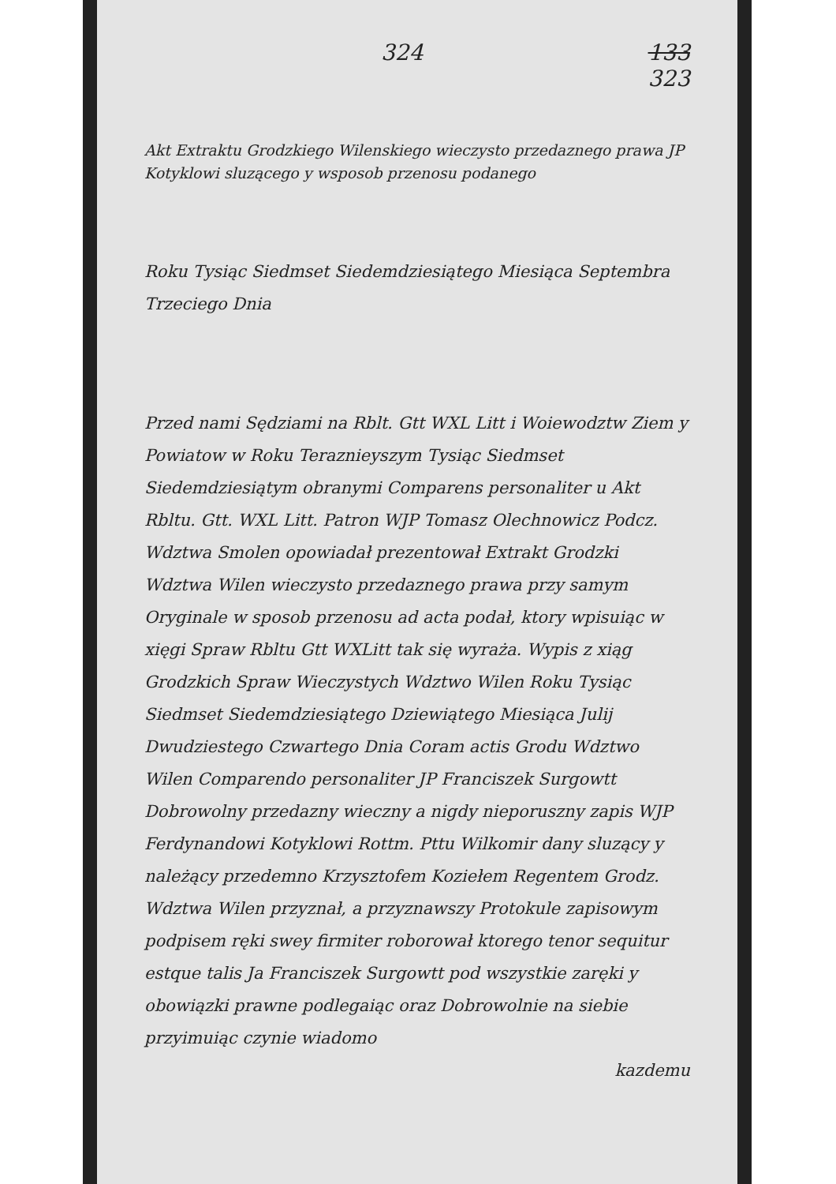324 133
323
Akt Extraktu Grodzkiego Wilenskiego wieczysto przedaznego prawa JP Kotyklowi sluzącego y wsposob przenosu podanego
Roku Tysiąc Siedmset Siedemdziesiątego Miesiąca Septembra Trzeciego Dnia
Przed nami Sędziami na Rblt. Gtt WXL Litt i Woiewodztw Ziem y Powiatow w Roku Teraznieyszym Tysiąc Siedmset Siedemdziesiątym obranymi Comparens personaliter u Akt Rbltu. Gtt. WXL Litt. Patron WJP Tomasz Olechnowicz Podcz. Wdztwa Smolen opowiadał prezentował Extrakt Grodzki Wdztwa Wilen wieczysto przedaznego prawa przy samym Oryginale w sposob przenosu ad acta podał, ktory wpisuiąc w xięgi Spraw Rbltu Gtt WXLitt tak się wyraża. Wypis z xiąg Grodzkich Spraw Wieczystych Wdztwo Wilen Roku Tysiąc Siedmset Siedemdziesiątego Dziewiątego Miesiąca Julij Dwudziestego Czwartego Dnia Coram actis Grodu Wdztwo Wilen Comparendo personaliter JP Franciszek Surgowtt Dobrowolny przedazny wieczny a nigdy nieporuszny zapis WJP Ferdynandowi Kotyklowi Rottm. Pttu Wilkomir dany sluzący y należący przedemno Krzysztofem Koziełem Regentem Grodz. Wdztwa Wilen przyznał, a przyznawszy Protokule zapisowym podpisem ręki swey firmiter roborował ktorego tenor sequitur estque talis Ja Franciszek Surgowtt pod wszystkie zaręki y obowiązki prawne podlegaiąc oraz Dobrowolnie na siebie przyimuiąc czynie wiadomo
kazdemu